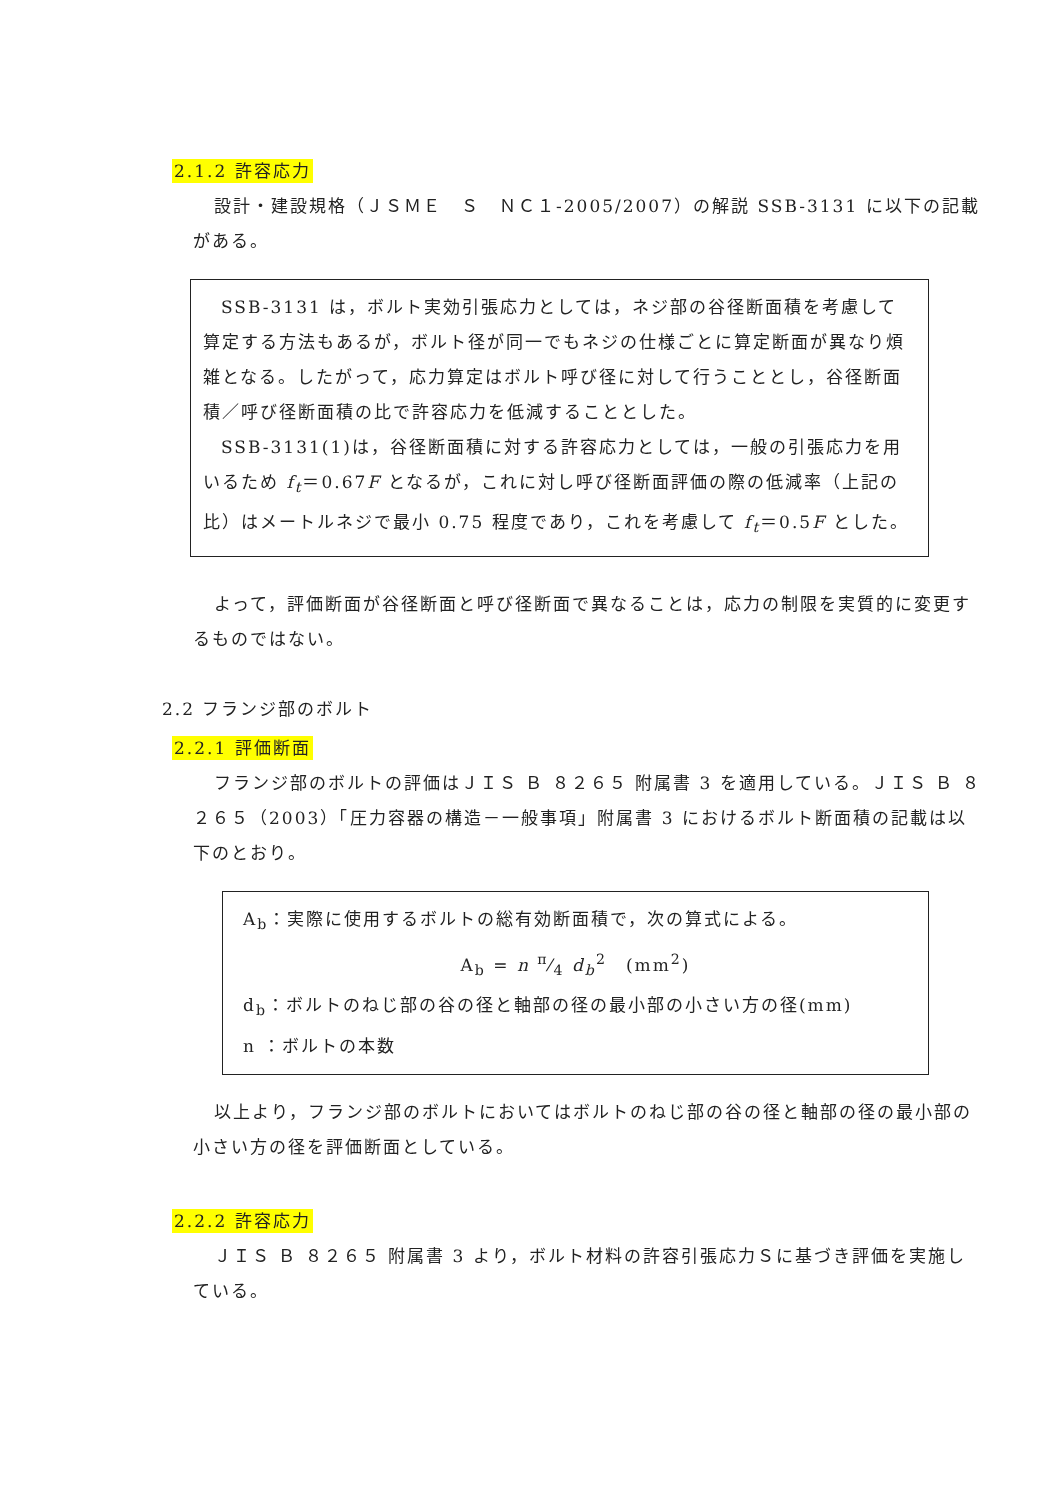2.1.2 許容応力
設計・建設規格（ＪＳＭＥ　Ｓ　ＮＣ１-2005/2007）の解説 SSB-3131 に以下の記載がある。
SSB-3131 は，ボルト実効引張応力としては，ネジ部の谷径断面積を考慮して算定する方法もあるが，ボルト径が同一でもネジの仕様ごとに算定断面が異なり煩雑となる。したがって，応力算定はボルト呼び径に対して行うこととし，谷径断面積／呼び径断面積の比で許容応力を低減することとした。
SSB-3131(1)は，谷径断面積に対する許容応力としては，一般の引張応力を用いるため f<sub>t</sub>＝0.67F となるが，これに対し呼び径断面評価の際の低減率（上記の比）はメートルネジで最小 0.75 程度であり，これを考慮して f<sub>t</sub>＝0.5F とした。
よって，評価断面が谷径断面と呼び径断面で異なることは，応力の制限を実質的に変更するものではない。
2.2 フランジ部のボルト
2.2.1 評価断面
フランジ部のボルトの評価はＪＩＳ Ｂ ８２６５ 附属書 3 を適用している。ＪＩＳ Ｂ ８２６５（2003）「圧力容器の構造－一般事項」附属書 3 におけるボルト断面積の記載は以下のとおり。
A<sub>b</sub>：実際に使用するボルトの総有効断面積で，次の算式による。
A<sub>b</sub> = n π⁄4 d<sub>b</sub><sup>2</sup>　(mm<sup>2</sup>)
d<sub>b</sub>：ボルトのねじ部の谷の径と軸部の径の最小部の小さい方の径(mm)
n ：ボルトの本数
以上より，フランジ部のボルトにおいてはボルトのねじ部の谷の径と軸部の径の最小部の小さい方の径を評価断面としている。
2.2.2 許容応力
ＪＩＳ Ｂ ８２６５ 附属書 3 より，ボルト材料の許容引張応力Ｓに基づき評価を実施している。